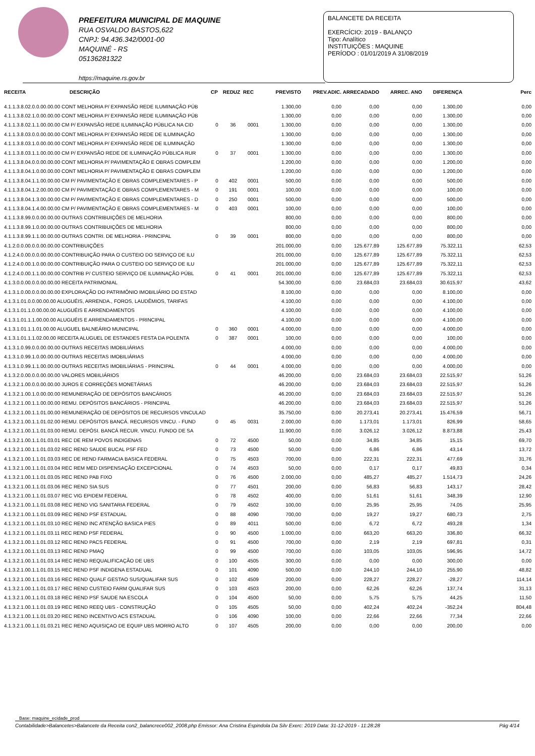PREFEITURA MUNICIPAL DE MAQUINE
RUA OSVALDO BASTOS,622
CNPJ: 94.436.342/0001-00
MAQUINÉ - RS
05136281322
https://maquine.rs.gov.br
BALANCETE DA RECEITA
EXERCÍCIO: 2019 - BALANÇO
Tipo: Analítico
INSTITUIÇÕES : MAQUINE
PERÍODO : 01/01/2019 A 31/08/2019
| RECEITA | DESCRIÇÃO | CP | REDUZ | REC | PREVISTO | PREV.ADIC. | ARRECADADO | ARREC. ANO | DIFERENÇA | Perc |
| --- | --- | --- | --- | --- | --- | --- | --- | --- | --- | --- |
| 4.1.1.3.8.02.0.0.00.00.00 CONT MELHORIA P/ EXPANSÃO REDE ILUMINAÇÃO PÚB | | | | | 1.300,00 | 0,00 | 0,00 | 0,00 | 1.300,00 | 0,00 |
| 4.1.1.3.8.02.1.0.00.00.00 CONT MELHORIA P/ EXPANSÃO REDE ILUMINAÇÃO PÚB | | | | | 1.300,00 | 0,00 | 0,00 | 0,00 | 1.300,00 | 0,00 |
| 4.1.1.3.8.02.1.1.00.00.00 CM P/ EXPANSÃO REDE ILUMINAÇÃO PÚBLICA NA CID | | 0 | 36 | 0001 | 1.300,00 | 0,00 | 0,00 | 0,00 | 1.300,00 | 0,00 |
| 4.1.1.3.8.03.0.0.00.00.00 CONT MELHORIA P/ EXPANSÃO REDE DE ILUMINAÇÃO | | | | | 1.300,00 | 0,00 | 0,00 | 0,00 | 1.300,00 | 0,00 |
| 4.1.1.3.8.03.1.0.00.00.00 CONT MELHORIA P/ EXPANSÃO REDE DE ILUMINAÇÃO | | | | | 1.300,00 | 0,00 | 0,00 | 0,00 | 1.300,00 | 0,00 |
| 4.1.1.3.8.03.1.1.00.00.00 CM P/ EXPANSÃO REDE DE ILUMINAÇÃO PÚBLICA RUR | | 0 | 37 | 0001 | 1.300,00 | 0,00 | 0,00 | 0,00 | 1.300,00 | 0,00 |
| 4.1.1.3.8.04.0.0.00.00.00 CONT MELHORIA P/ PAVIMENTAÇÃO E OBRAS COMPLEM | | | | | 1.200,00 | 0,00 | 0,00 | 0,00 | 1.200,00 | 0,00 |
| 4.1.1.3.8.04.1.0.00.00.00 CONT MELHORIA P/ PAVIMENTAÇÃO E OBRAS COMPLEM | | | | | 1.200,00 | 0,00 | 0,00 | 0,00 | 1.200,00 | 0,00 |
| 4.1.1.3.8.04.1.1.00.00.00 CM P/ PAVIMENTAÇÃO E OBRAS COMPLEMENTARES - P | | 0 | 402 | 0001 | 500,00 | 0,00 | 0,00 | 0,00 | 500,00 | 0,00 |
| 4.1.1.3.8.04.1.2.00.00.00 CM P/ PAVIMENTAÇÃO E OBRAS COMPLEMENTARES - M | | 0 | 191 | 0001 | 100,00 | 0,00 | 0,00 | 0,00 | 100,00 | 0,00 |
| 4.1.1.3.8.04.1.3.00.00.00 CM P/ PAVIMENTAÇÃO E OBRAS COMPLEMENTARES - D | | 0 | 250 | 0001 | 500,00 | 0,00 | 0,00 | 0,00 | 500,00 | 0,00 |
| 4.1.1.3.8.04.1.4.00.00.00 CM P/ PAVIMENTAÇÃO E OBRAS COMPLEMENTARES - M | | 0 | 403 | 0001 | 100,00 | 0,00 | 0,00 | 0,00 | 100,00 | 0,00 |
| 4.1.1.3.8.99.0.0.00.00.00 OUTRAS CONTRIBUIÇÕES DE MELHORIA | | | | | 800,00 | 0,00 | 0,00 | 0,00 | 800,00 | 0,00 |
| 4.1.1.3.8.99.1.0.00.00.00 OUTRAS CONTRIBUIÇÕES DE MELHORIA | | | | | 800,00 | 0,00 | 0,00 | 0,00 | 800,00 | 0,00 |
| 4.1.1.3.8.99.1.1.00.00.00 OUTRAS CONTRI. DE MELHORIA - PRINCIPAL | | 0 | 39 | 0001 | 800,00 | 0,00 | 0,00 | 0,00 | 800,00 | 0,00 |
| 4.1.2.0.0.00.0.0.00.00.00 CONTRIBUIÇÕES | | | | | 201.000,00 | 0,00 | 125.677,89 | 125.677,89 | 75.322,11 | 62,53 |
| 4.1.2.4.0.00.0.0.00.00.00 CONTRIBUIÇÃO PARA O CUSTEIO DO SERVIÇO DE ILU | | | | | 201.000,00 | 0,00 | 125.677,89 | 125.677,89 | 75.322,11 | 62,53 |
| 4.1.2.4.0.00.1.0.00.00.00 CONTRIBUIÇÃO PARA O CUSTEIO DO SERVIÇO DE ILU | | | | | 201.000,00 | 0,00 | 125.677,89 | 125.677,89 | 75.322,11 | 62,53 |
| 4.1.2.4.0.00.1.1.00.00.00 CONTRIB P/ CUSTEIO SERVIÇO DE ILUMINAÇÃO PÚBL | | 0 | 41 | 0001 | 201.000,00 | 0,00 | 125.677,89 | 125.677,89 | 75.322,11 | 62,53 |
| 4.1.3.0.0.00.0.0.00.00.00 RECEITA PATRIMONIAL | | | | | 54.300,00 | 0,00 | 23.684,03 | 23.684,03 | 30.615,97 | 43,62 |
| 4.1.3.1.0.00.0.0.00.00.00 EXPLORAÇÃO DO PATRIMÔNIO IMOBILIÁRIO DO ESTAD | | | | | 8.100,00 | 0,00 | 0,00 | 0,00 | 8.100,00 | 0,00 |
| 4.1.3.1.01.0.0.00.00.00 ALUGUÉIS, ARRENDA., FOROS, LAUDÊMIOS, TARIFAS | | | | | 4.100,00 | 0,00 | 0,00 | 0,00 | 4.100,00 | 0,00 |
| 4.1.3.1.01.1.0.00.00.00 ALUGUÉIS E ARRENDAMENTOS | | | | | 4.100,00 | 0,00 | 0,00 | 0,00 | 4.100,00 | 0,00 |
| 4.1.3.1.01.1.1.00.00.00 ALUGUÉIS E ARRENDAMENTOS - PRINCIPAL | | | | | 4.100,00 | 0,00 | 0,00 | 0,00 | 4.100,00 | 0,00 |
| 4.1.3.1.01.1.1.01.00.00 ALUGUEL BALNEÁRIO MUNICIPAL | | 0 | 360 | 0001 | 4.000,00 | 0,00 | 0,00 | 0,00 | 4.000,00 | 0,00 |
| 4.1.3.1.01.1.1.02.00.00 RECEITA ALUGUEL DE ESTANDES FESTA DA POLENTA | | 0 | 387 | 0001 | 100,00 | 0,00 | 0,00 | 0,00 | 100,00 | 0,00 |
| 4.1.3.1.0.99.0.0.00.00.00 OUTRAS RECEITAS IMOBILIÁRIAS | | | | | 4.000,00 | 0,00 | 0,00 | 0,00 | 4.000,00 | 0,00 |
| 4.1.3.1.0.99.1.0.00.00.00 OUTRAS RECEITAS IMOBILIÁRIAS | | | | | 4.000,00 | 0,00 | 0,00 | 0,00 | 4.000,00 | 0,00 |
| 4.1.3.1.0.99.1.1.00.00.00 OUTRAS RECEITAS IMOBILIÁRIAS - PRINCIPAL | | 0 | 44 | 0001 | 4.000,00 | 0,00 | 0,00 | 0,00 | 4.000,00 | 0,00 |
| 4.1.3.2.0.00.0.0.00.00.00 VALORES MOBILIÁRIOS | | | | | 46.200,00 | 0,00 | 23.684,03 | 23.684,03 | 22.515,97 | 51,26 |
| 4.1.3.2.1.00.0.0.00.00.00 JUROS E CORREÇÕES MONETÁRIAS | | | | | 46.200,00 | 0,00 | 23.684,03 | 23.684,03 | 22.515,97 | 51,26 |
| 4.1.3.2.1.00.1.0.00.00.00 REMUNERAÇÃO DE DEPÓSITOS BANCÁRIOS | | | | | 46.200,00 | 0,00 | 23.684,03 | 23.684,03 | 22.515,97 | 51,26 |
| 4.1.3.2.1.00.1.1.00.00.00 REMU. DEPÓSITOS BANCÁRIOS - PRINCIPAL | | | | | 46.200,00 | 0,00 | 23.684,03 | 23.684,03 | 22.515,97 | 51,26 |
| 4.1.3.2.1.00.1.1.01.00.00 REMUNERAÇÃO DE DEPÓSITOS DE RECURSOS VINCULAD | | | | | 35.750,00 | 0,00 | 20.273,41 | 20.273,41 | 15.476,59 | 56,71 |
| 4.1.3.2.1.00.1.1.01.02.00 REMU. DEPÓSITOS BANCÁ. RECURSOS VINCU. - FUND | | 0 | 45 | 0031 | 2.000,00 | 0,00 | 1.173,01 | 1.173,01 | 826,99 | 58,65 |
| 4.1.3.2.1.00.1.1.01.03.00 REMU. DEPÓSI. BANCÁ RECUR. VINCU. FUNDO DE SA | | | | | 11.900,00 | 0,00 | 3.026,12 | 3.026,12 | 8.873,88 | 25,43 |
| 4.1.3.2.1.00.1.1.01.03.01 REC DE REM POVOS INDIGENAS | | 0 | 72 | 4500 | 50,00 | 0,00 | 34,85 | 34,85 | 15,15 | 69,70 |
| 4.1.3.2.1.00.1.1.01.03.02 REC REND SAUDE BUCAL PSF FED | | 0 | 73 | 4500 | 50,00 | 0,00 | 6,86 | 6,86 | 43,14 | 13,72 |
| 4.1.3.2.1.00.1.1.01.03.03 REC DE REND FARMACIA BASICA FEDERAL | | 0 | 75 | 4503 | 700,00 | 0,00 | 222,31 | 222,31 | 477,69 | 31,76 |
| 4.1.3.2.1.00.1.1.01.03.04 REC REM MED DISPENSAÇÃO EXCEPCIONAL | | 0 | 74 | 4503 | 50,00 | 0,00 | 0,17 | 0,17 | 49,83 | 0,34 |
| 4.1.3.2.1.00.1.1.01.03.05 REC REND PAB FIXO | | 0 | 76 | 4500 | 2.000,00 | 0,00 | 485,27 | 485,27 | 1.514,73 | 24,26 |
| 4.1.3.2.1.00.1.1.01.03.06 REC REND SIA SUS | | 0 | 77 | 4501 | 200,00 | 0,00 | 56,83 | 56,83 | 143,17 | 28,42 |
| 4.1.3.2.1.00.1.1.01.03.07 REC VIG EPIDEM FEDERAL | | 0 | 78 | 4502 | 400,00 | 0,00 | 51,61 | 51,61 | 348,39 | 12,90 |
| 4.1.3.2.1.00.1.1.01.03.08 REC REND VIG SANITARIA FEDERAL | | 0 | 79 | 4502 | 100,00 | 0,00 | 25,95 | 25,95 | 74,05 | 25,95 |
| 4.1.3.2.1.00.1.1.01.03.09 REC REND PSF ESTADUAL | | 0 | 88 | 4090 | 700,00 | 0,00 | 19,27 | 19,27 | 680,73 | 2,75 |
| 4.1.3.2.1.00.1.1.01.03.10 REC REND INC ATENÇÃO BASICA PIES | | 0 | 89 | 4011 | 500,00 | 0,00 | 6,72 | 6,72 | 493,28 | 1,34 |
| 4.1.3.2.1.00.1.1.01.03.11 REC REND PSF FEDERAL | | 0 | 90 | 4500 | 1.000,00 | 0,00 | 663,20 | 663,20 | 336,80 | 66,32 |
| 4.1.3.2.1.00.1.1.01.03.12 REC REND PACS FEDERAL | | 0 | 91 | 4500 | 700,00 | 0,00 | 2,19 | 2,19 | 697,81 | 0,31 |
| 4.1.3.2.1.00.1.1.01.03.13 REC REND PMAQ | | 0 | 99 | 4500 | 700,00 | 0,00 | 103,05 | 103,05 | 596,95 | 14,72 |
| 4.1.3.2.1.00.1.1.01.03.14 REC REND REQUALIFICAÇÃO DE UBS | | 0 | 100 | 4505 | 300,00 | 0,00 | 0,00 | 0,00 | 300,00 | 0,00 |
| 4.1.3.2.1.00.1.1.01.03.15 REC REND PSF INDIGENA ESTADUAL | | 0 | 101 | 4090 | 500,00 | 0,00 | 244,10 | 244,10 | 255,90 | 48,82 |
| 4.1.3.2.1.00.1.1.01.03.16 REC REND QUALF GESTAO SUS/QUALIFAR SUS | | 0 | 102 | 4509 | 200,00 | 0,00 | 228,27 | 228,27 | -28,27 | 114,14 |
| 4.1.3.2.1.00.1.1.01.03.17 REC REND CUSTEIO FARM QUALIFAR SUS | | 0 | 103 | 4503 | 200,00 | 0,00 | 62,26 | 62,26 | 137,74 | 31,13 |
| 4.1.3.2.1.00.1.1.01.03.18 REC REND PSF SAUDE NA ESCOLA | | 0 | 104 | 4500 | 50,00 | 0,00 | 5,75 | 5,75 | 44,25 | 11,50 |
| 4.1.3.2.1.00.1.1.01.03.19 REC REND REEQ UBS - CONSTRUÇÃO | | 0 | 105 | 4505 | 50,00 | 0,00 | 402,24 | 402,24 | -352,24 | 804,48 |
| 4.1.3.2.1.00.1.1.01.03.20 REC REND INCENTIVO ACS ESTADUAL | | 0 | 106 | 4090 | 100,00 | 0,00 | 22,66 | 22,66 | 77,34 | 22,66 |
| 4.1.3.2.1.00.1.1.01.03.21 REC REND AQUISIÇAO DE EQUIP UBS MORRO ALTO | | 0 | 107 | 4505 | 200,00 | 0,00 | 0,00 | 0,00 | 200,00 | 0,00 |
Base: maquine_ecidade_prod
Contabilidade>Balancetes>Balancete da Receita con2_balancrece002_2008.php Emissor: Ana Cristina Espindola Da Silv Exerc: 2019 Data: 31-12-2019 - 11:28:28 Pág 4/14